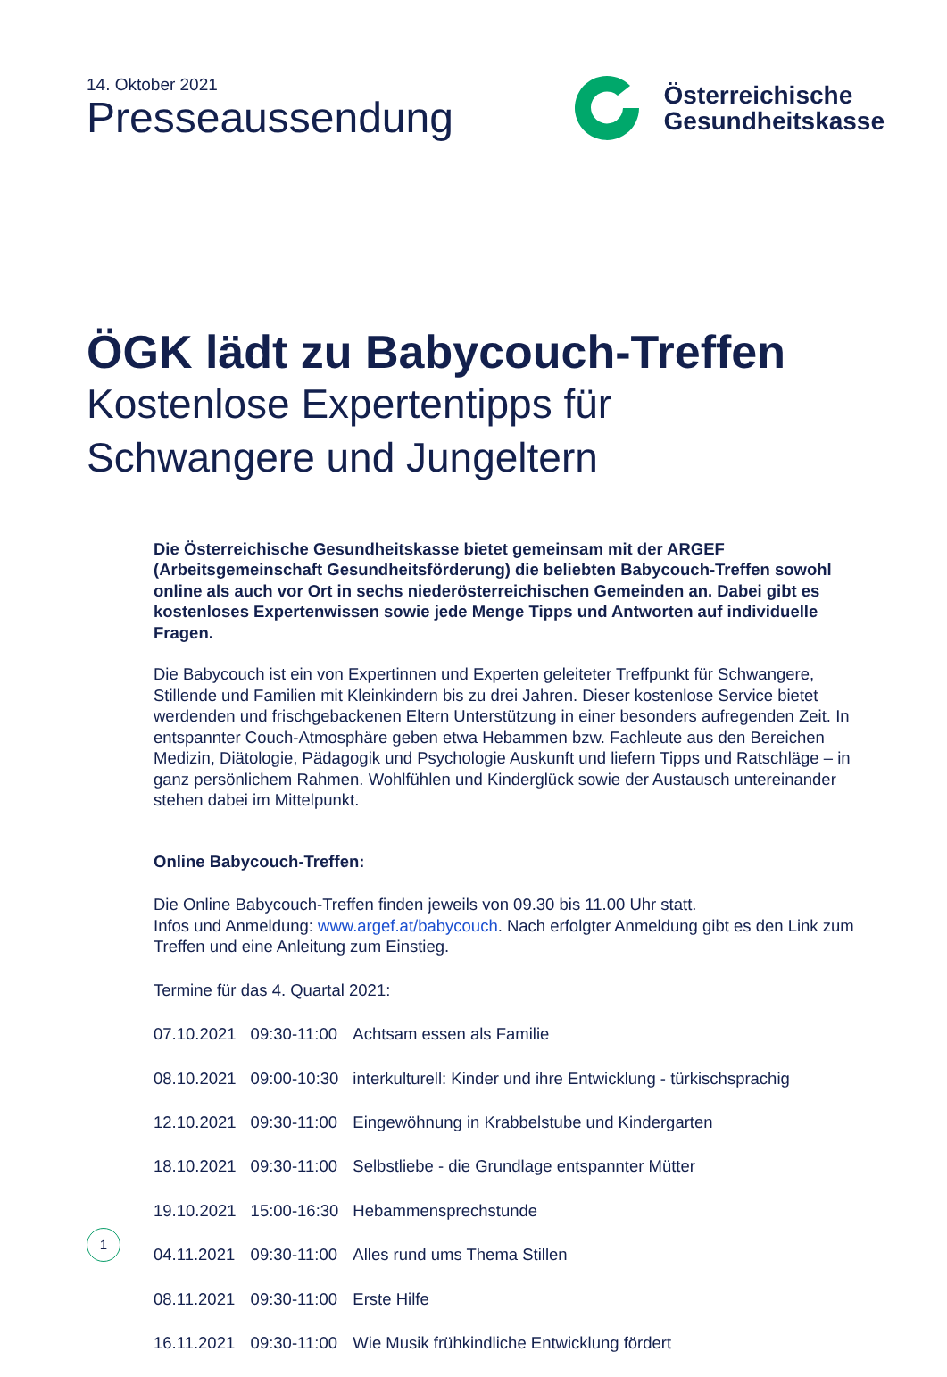14. Oktober 2021
Presseaussendung
Österreichische
Gesundheitskasse
ÖGK lädt zu Babycouch-Treffen
Kostenlose Expertentipps für Schwangere und Jungeltern
Die Österreichische Gesundheitskasse bietet gemeinsam mit der ARGEF (Arbeitsgemeinschaft Gesundheitsförderung) die beliebten Babycouch-Treffen sowohl online als auch vor Ort in sechs niederösterreichischen Gemeinden an. Dabei gibt es kostenloses Expertenwissen sowie jede Menge Tipps und Antworten auf individuelle Fragen.
Die Babycouch ist ein von Expertinnen und Experten geleiteter Treffpunkt für Schwangere, Stillende und Familien mit Kleinkindern bis zu drei Jahren. Dieser kostenlose Service bietet werdenden und frischgebackenen Eltern Unterstützung in einer besonders aufregenden Zeit. In entspannter Couch-Atmosphäre geben etwa Hebammen bzw. Fachleute aus den Bereichen Medizin, Diätologie, Pädagogik und Psychologie Auskunft und liefern Tipps und Ratschläge – in ganz persönlichem Rahmen. Wohlfühlen und Kinderglück sowie der Austausch untereinander stehen dabei im Mittelpunkt.
Online Babycouch-Treffen:
Die Online Babycouch-Treffen finden jeweils von 09.30 bis 11.00 Uhr statt.
Infos und Anmeldung: www.argef.at/babycouch. Nach erfolgter Anmeldung gibt es den Link zum Treffen und eine Anleitung zum Einstieg.
Termine für das 4. Quartal 2021:
| 07.10.2021 | 09:30-11:00 | Achtsam essen als Familie |
| 08.10.2021 | 09:00-10:30 | interkulturell: Kinder und ihre Entwicklung - türkischsprachig |
| 12.10.2021 | 09:30-11:00 | Eingewöhnung in Krabbelstube und Kindergarten |
| 18.10.2021 | 09:30-11:00 | Selbstliebe - die Grundlage entspannter Mütter |
| 19.10.2021 | 15:00-16:30 | Hebammensprechstunde |
| 04.11.2021 | 09:30-11:00 | Alles rund ums Thema Stillen |
| 08.11.2021 | 09:30-11:00 | Erste Hilfe |
| 16.11.2021 | 09:30-11:00 | Wie Musik frühkindliche Entwicklung fördert |
1